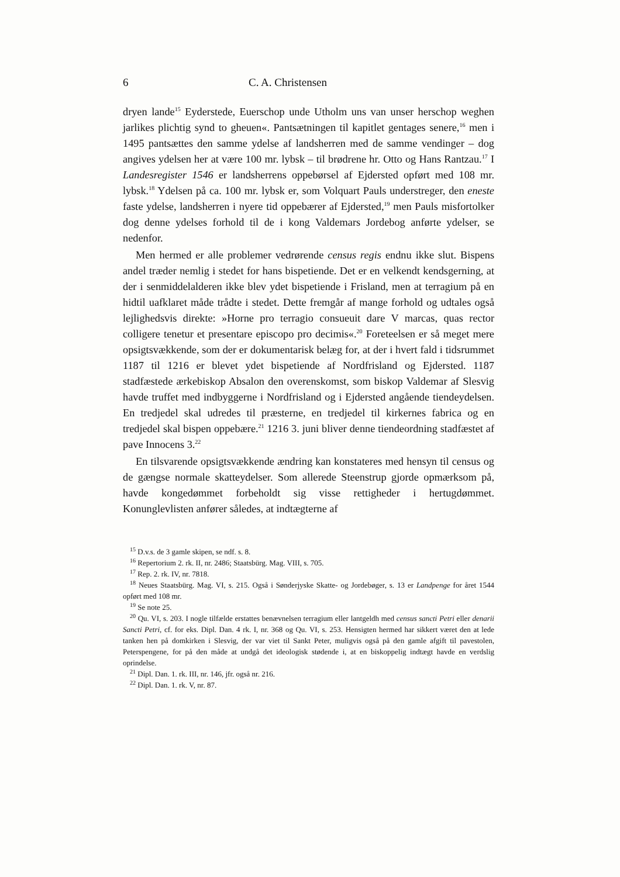6 C. A. Christensen
dryen lande<sup>15</sup> Eyderstede, Euerschop unde Utholm uns van unser herschop weghen jarlikes plichtig synd to gheuen«. Pantsætningen til kapitlet gentages senere,<sup>16</sup> men i 1495 pantsættes den samme ydelse af landsherren med de samme vendinger – dog angives ydelsen her at være 100 mr. lybsk – til brødrene hr. Otto og Hans Rantzau.<sup>17</sup> I Landesregister 1546 er landsherrens oppebørsel af Ejdersted opført med 108 mr. lybsk.<sup>18</sup> Ydelsen på ca. 100 mr. lybsk er, som Volquart Pauls understreger, den eneste faste ydelse, landsherren i nyere tid oppebærer af Ejdersted,<sup>19</sup> men Pauls misfortolker dog denne ydelses forhold til de i kong Valdemars Jordebog anførte ydelser, se nedenfor.
Men hermed er alle problemer vedrørende census regis endnu ikke slut. Bispens andel træder nemlig i stedet for hans bispetiende. Det er en velkendt kendsgerning, at der i senmiddelalderen ikke blev ydet bispetiende i Frisland, men at terragium på en hidtil uafklaret måde trådte i stedet. Dette fremgår af mange forhold og udtales også lejlighedsvis direkte: »Horne pro terragio consueuit dare V marcas, quas rector colligere tenetur et presentare episcopo pro decimis«.<sup>20</sup> Foreteelsen er så meget mere opsigtsvækkende, som der er dokumentarisk belæg for, at der i hvert fald i tidsrummet 1187 til 1216 er blevet ydet bispetiende af Nordfrisland og Ejdersted. 1187 stadfæstede ærkebiskop Absalon den overenskomst, som biskop Valdemar af Slesvig havde truffet med indbyggerne i Nordfrisland og i Ejdersted angående tiendeydelsen. En tredjedel skal udredes til præsterne, en tredjedel til kirkernes fabrica og en tredjedel skal bispen oppebære.<sup>21</sup> 1216 3. juni bliver denne tiendeordning stadfæstet af pave Innocens 3.<sup>22</sup>
En tilsvarende opsigtsvækkende ændring kan konstateres med hensyn til census og de gængse normale skatteydelser. Som allerede Steenstrup gjorde opmærksom på, havde kongedømmet forbeholdt sig visse rettigheder i hertugdømmet. Konunglevlisten anfører således, at indtægterne af
<sup>15</sup> D.v.s. de 3 gamle skipen, se ndf. s. 8.
<sup>16</sup> Repertorium 2. rk. II, nr. 2486; Staatsbürg. Mag. VIII, s. 705.
<sup>17</sup> Rep. 2. rk. IV, nr. 7818.
<sup>18</sup> Neues Staatsbürg. Mag. VI, s. 215. Også i Sønderjyske Skatte- og Jordebøger, s. 13 er Landpenge for året 1544 opført med 108 mr.
<sup>19</sup> Se note 25.
<sup>20</sup> Qu. VI, s. 203. I nogle tilfælde erstattes benævnelsen terragium eller lantgeldh med census sancti Petri eller denarii Sancti Petri, cf. for eks. Dipl. Dan. 4 rk. I, nr. 368 og Qu. VI, s. 253. Hensigten hermed har sikkert været den at lede tanken hen på domkirken i Slesvig, der var viet til Sankt Peter, muligvis også på den gamle afgift til pavestolen, Peterspengene, for på den måde at undgå det ideologisk stødende i, at en biskoppelig indtægt havde en verdslig oprindelse.
<sup>21</sup> Dipl. Dan. 1. rk. III, nr. 146, jfr. også nr. 216.
<sup>22</sup> Dipl. Dan. 1. rk. V, nr. 87.